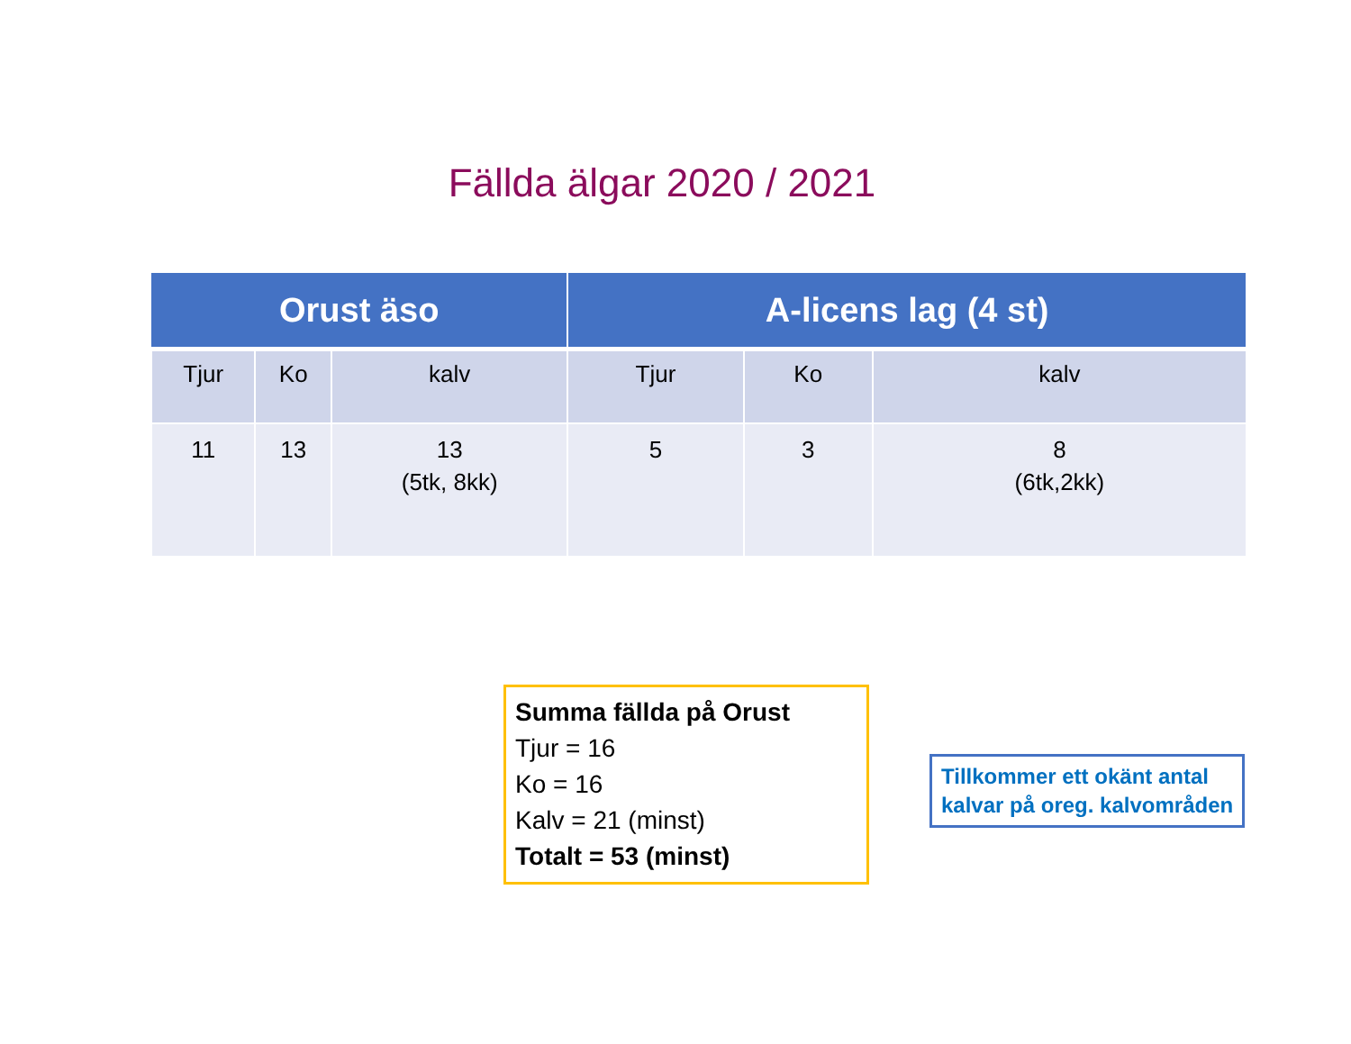Fällda älgar 2020 / 2021
| Orust äso | | | A-licens lag (4 st) | | |
| --- | --- | --- | --- | --- | --- |
| Tjur | Ko | kalv | Tjur | Ko | kalv |
| 11 | 13 | 13 (5tk, 8kk) | 5 | 3 | 8 (6tk,2kk) |
Summa fällda på Orust
Tjur = 16
Ko = 16
Kalv = 21 (minst)
Totalt = 53 (minst)
Tillkommer ett okänt antal
kalvar på oreg. kalvområden